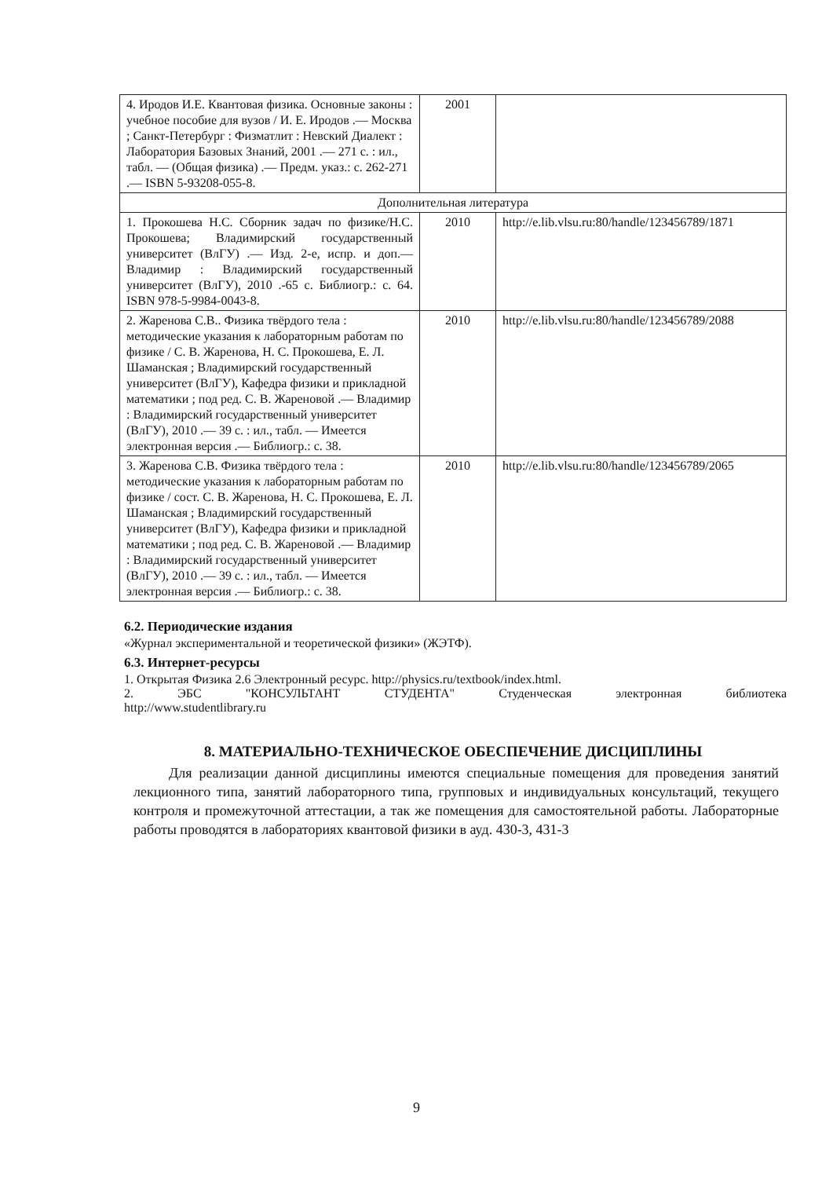| 4. Иродов И.Е. Квантовая физика. Основные законы : учебное пособие для вузов / И. Е. Иродов .— Москва ; Санкт-Петербург : Физматлит : Невский Диалект : Лаборатория Базовых Знаний, 2001 .— 271 с. : ил., табл. — (Общая физика) .— Предм. указ.: с. 262-271 .— ISBN 5-93208-055-8. | 2001 | |
| Дополнительная литература | | |
| 1. Прокошева Н.С. Сборник задач по физике/Н.С. Прокошева; Владимирский государственный университет (ВлГУ) .— Изд. 2-е, испр. и доп.— Владимир : Владимирский государственный университет (ВлГУ), 2010 .-65 с. Библиогр.: с. 64. ISBN 978-5-9984-0043-8. | 2010 | http://e.lib.vlsu.ru:80/handle/123456789/1871 |
| 2. Жаренова С.В.. Физика твёрдого тела : методические указания к лабораторным работам по физике / С. В. Жаренова, Н. С. Прокошева, Е. Л. Шаманская ; Владимирский государственный университет (ВлГУ), Кафедра физики и прикладной математики ; под ред. С. В. Жареновой .— Владимир : Владимирский государственный университет (ВлГУ), 2010 .— 39 с. : ил., табл. — Имеется электронная версия .— Библиогр.: с. 38. | 2010 | http://e.lib.vlsu.ru:80/handle/123456789/2088 |
| 3. Жаренова С.В. Физика твёрдого тела : методические указания к лабораторным работам по физике / сост. С. В. Жаренова, Н. С. Прокошева, Е. Л. Шаманская ; Владимирский государственный университет (ВлГУ), Кафедра физики и прикладной математики ; под ред. С. В. Жареновой .— Владимир : Владимирский государственный университет (ВлГУ), 2010 .— 39 с. : ил., табл. — Имеется электронная версия .— Библиогр.: с. 38. | 2010 | http://e.lib.vlsu.ru:80/handle/123456789/2065 |
6.2. Периодические издания
«Журнал экспериментальной и теоретической физики» (ЖЭТФ).
6.3. Интернет-ресурсы
1. Открытая Физика 2.6 Электронный ресурс. http://physics.ru/textbook/index.html.
2. ЭБС "КОНСУЛЬТАНТ СТУДЕНТА" Студенческая электронная библиотека
http://www.studentlibrary.ru
8. МАТЕРИАЛЬНО-ТЕХНИЧЕСКОЕ ОБЕСПЕЧЕНИЕ ДИСЦИПЛИНЫ
Для реализации данной дисциплины имеются специальные помещения для проведения занятий лекционного типа, занятий лабораторного типа, групповых и индивидуальных консультаций, текущего контроля и промежуточной аттестации, а так же помещения для самостоятельной работы. Лабораторные работы проводятся в лабораториях квантовой физики в ауд. 430-3, 431-3
9